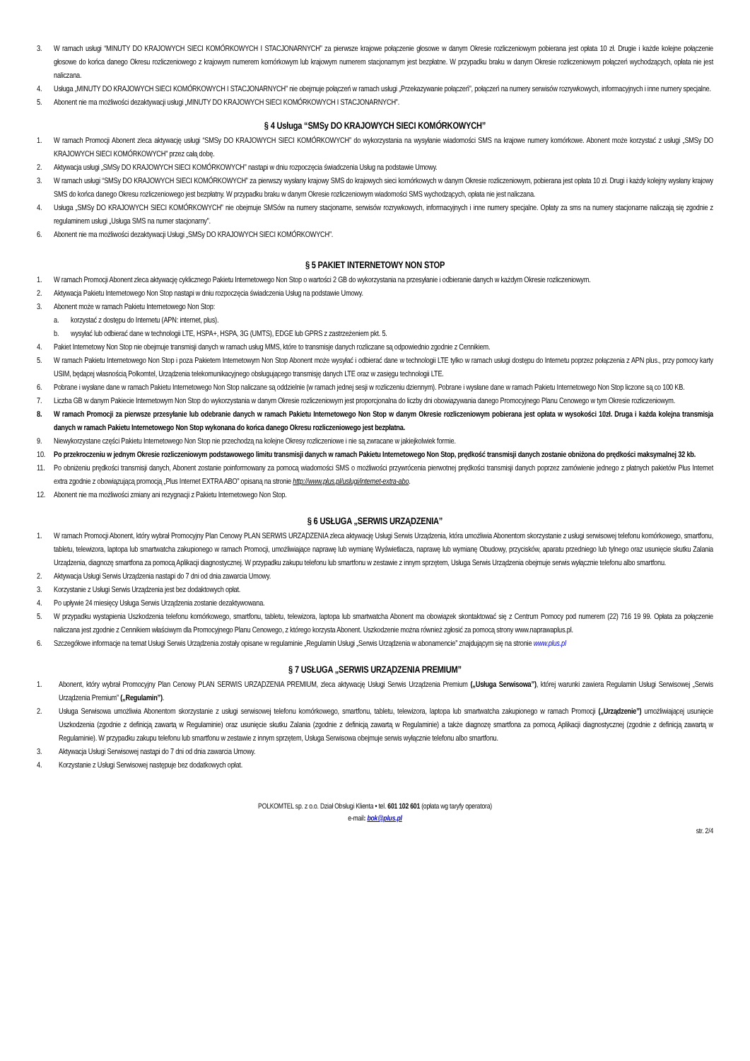3. W ramach usługi “MINUTY DO KRAJOWYCH SIECI KOMÓRKOWYCH I STACJONARNYCH” za pierwsze krajowe połączenie głosowe w danym Okresie rozliczeniowym pobierana jest opłata 10 zł. Drugie i każde kolejne połączenie głosowe do końca danego Okresu rozliczeniowego z krajowym numerem komórkowym lub krajowym numerem stacjonarnym jest bezpłatne. W przypadku braku w danym Okresie rozliczeniowym połączeń wychodzących, opłata nie jest naliczana.
4. Usługa „MINUTY DO KRAJOWYCH SIECI KOMÓRKOWYCH I STACJONARNYCH” nie obejmuje połączeń w ramach usługi „Przekazywanie połączeń”, połączeń na numery serwisów rozrywkowych, informacyjnych i inne numery specjalne.
5. Abonent nie ma możliwości dezaktywacji usługi „MINUTY DO KRAJOWYCH SIECI KOMÓRKOWYCH I STACJONARNYCH”.
§ 4 Usługa “SMSy DO KRAJOWYCH SIECI KOMÓRKOWYCH”
1. W ramach Promocji Abonent zleca aktywację usługi “SMSy DO KRAJOWYCH SIECI KOMÓRKOWYCH” do wykorzystania na wysyłanie wiadomości SMS na krajowe numery komórkowe. Abonent może korzystać z usługi „SMSy DO KRAJOWYCH SIECI KOMÓRKOWYCH” przez całą dobę.
2. Aktywacja usługi „SMSy DO KRAJOWYCH SIECI KOMÓRKOWYCH” nastąpi w dniu rozpoczęcia świadczenia Usług na podstawie Umowy.
3. W ramach usługi “SMSy DO KRAJOWYCH SIECI KOMÓRKOWYCH” za pierwszy wysłany krajowy SMS do krajowych sieci komórkowych w danym Okresie rozliczeniowym, pobierana jest opłata 10 zł. Drugi i każdy kolejny wysłany krajowy SMS do końca danego Okresu rozliczeniowego jest bezpłatny. W przypadku braku w danym Okresie rozliczeniowym wiadomości SMS wychodzących, opłata nie jest naliczana.
4. Usługa „SMSy DO KRAJOWYCH SIECI KOMÓRKOWYCH” nie obejmuje SMSów na numery stacjonarne, serwisów rozrywkowych, informacyjnych i inne numery specjalne. Opłaty za sms na numery stacjonarne naliczają się zgodnie z regulaminem usługi „Usługa SMS na numer stacjonarny”.
6. Abonent nie ma możliwości dezaktywacji Usługi „SMSy DO KRAJOWYCH SIECI KOMÓRKOWYCH”.
§ 5 PAKIET INTERNETOWY NON STOP
1. W ramach Promocji Abonent zleca aktywację cyklicznego Pakietu Internetowego Non Stop o wartości 2 GB do wykorzystania na przesyłanie i odbieranie danych w każdym Okresie rozliczeniowym.
2. Aktywacja Pakietu Internetowego Non Stop nastąpi w dniu rozpoczęcia świadczenia Usług na podstawie Umowy.
3. Abonent może w ramach Pakietu Internetowego Non Stop:
a. korzystać z dostępu do Internetu (APN: internet, plus).
b. wysyłać lub odbierać dane w technologii LTE, HSPA+, HSPA, 3G (UMTS), EDGE lub GPRS z zastrzeżeniem pkt. 5.
4. Pakiet Internetowy Non Stop nie obejmuje transmisji danych w ramach usług MMS, które to transmisje danych rozliczane są odpowiednio zgodnie z Cennikiem.
5. W ramach Pakietu Internetowego Non Stop i poza Pakietem Internetowym Non Stop Abonent może wysyłać i odbierać dane w technologii LTE tylko w ramach usługi dostępu do Internetu poprzez połączenia z APN plus., przy pomocy karty USIM, będącej własnością Polkomtel, Urządzenia telekomunikacyjnego obsługującego transmisję danych LTE oraz w zasięgu technologii LTE.
6. Pobrane i wysłane dane w ramach Pakietu Internetowego Non Stop naliczane są oddzielnie (w ramach jednej sesji w rozliczeniu dziennym). Pobrane i wysłane dane w ramach Pakietu Internetowego Non Stop liczone są co 100 KB.
7. Liczba GB w danym Pakiecie Internetowym Non Stop do wykorzystania w danym Okresie rozliczeniowym jest proporcjonalna do liczby dni obowiązywania danego Promocyjnego Planu Cenowego w tym Okresie rozliczeniowym.
8. W ramach Promocji za pierwsze przesyłanie lub odebranie danych w ramach Pakietu Internetowego Non Stop w danym Okresie rozliczeniowym pobierana jest opłata w wysokości 10zł. Druga i każda kolejna transmisja danych w ramach Pakietu Internetowego Non Stop wykonana do końca danego Okresu rozliczeniowego jest bezpłatna.
9. Niewykorzystane części Pakietu Internetowego Non Stop nie przechodzą na kolejne Okresy rozliczeniowe i nie są zwracane w jakiejkolwiek formie.
10. Po przekroczeniu w jednym Okresie rozliczeniowym podstawowego limitu transmisji danych w ramach Pakietu Internetowego Non Stop, prędkość transmisji danych zostanie obniżona do prędkości maksymalnej 32 kb.
11. Po obniżeniu prędkości transmisji danych, Abonent zostanie poinformowany za pomocą wiadomości SMS o możliwości przywrócenia pierwotnej prędkości transmisji danych poprzez zamówienie jednego z płatnych pakietów Plus Internet extra zgodnie z obowiązującą promocją „Plus Internet EXTRA ABO” opisaną na stronie http://www.plus.pl/uslugi/internet-extra-abo.
12. Abonent nie ma możliwości zmiany ani rezygnacji z Pakietu Internetowego Non Stop.
§ 6 USŁUGA „SERWIS URZĄDZENIA”
1. W ramach Promocji Abonent, który wybrał Promocyjny Plan Cenowy PLAN SERWIS URZĄDZENIA zleca aktywację Usługi Serwis Urządzenia, która umożliwia Abonentom skorzystanie z usługi serwisowej telefonu komórkowego, smartfonu, tabletu, telewizora, laptopa lub smartwatcha zakupionego w ramach Promocji, umożliwiające naprawę lub wymianę Wyświetlacza, naprawę lub wymianę Obudowy, przycisków, aparatu przedniego lub tylnego oraz usunięcie skutku Zalania Urządzenia, diagnozę smartfona za pomocą Aplikacji diagnostycznej. W przypadku zakupu telefonu lub smartfonu w zestawie z innym sprzętem, Usługa Serwis Urządzenia obejmuje serwis wyłącznie telefonu albo smartfonu.
2. Aktywacja Usługi Serwis Urządzenia nastąpi do 7 dni od dnia zawarcia Umowy.
3. Korzystanie z Usługi Serwis Urządzenia jest bez dodaktowych opłat.
4. Po upływie 24 miesięcy Usługa Serwis Urządzenia zostanie dezaktywowana.
5. W przypadku wystąpienia Uszkodzenia telefonu komórkowego, smartfonu, tabletu, telewizora, laptopa lub smartwatcha Abonent ma obowiązek skontaktować się z Centrum Pomocy pod numerem (22) 716 19 99. Opłata za połączenie naliczana jest zgodnie z Cennikiem właściwym dla Promocyjnego Planu Cenowego, z którego korzysta Abonent. Uszkodzenie można również zgłosić za pomocą strony www.naprawaplus.pl.
6. Szczegółowe informacje na temat Usługi Serwis Urządzenia zostały opisane w regulaminie „Regulamin Usługi „Serwis Urządzenia w abonamencie” znajdującym się na stronie www.plus.pl
§ 7 USŁUGA „SERWIS URZĄDZENIA PREMIUM”
1. Abonent, który wybrał Promocyjny Plan Cenowy PLAN SERWIS URZĄDZENIA PREMIUM, zleca aktywację Usługi Serwis Urządzenia Premium („Usługa Serwisowa”), której warunki zawiera Regulamin Usługi Serwisowej „Serwis Urządzenia Premium” („Regulamin”).
2. Usługa Serwisowa umożliwia Abonentom skorzystanie z usługi serwisowej telefonu komórkowego, smartfonu, tabletu, telewizora, laptopa lub smartwatcha zakupionego w ramach Promocji („Urządzenie”) umożliwiającej usunięcie Uszkodzenia (zgodnie z definicją zawartą w Regulaminie) oraz usunięcie skutku Zalania (zgodnie z definicją zawartą w Regulaminie) a także diagnozę smartfona za pomocą Aplikacji diagnostycznej (zgodnie z definicją zawartą w Regulaminie). W przypadku zakupu telefonu lub smartfonu w zestawie z innym sprzętem, Usługa Serwisowa obejmuje serwis wyłącznie telefonu albo smartfonu.
3. Aktywacja Usługi Serwisowej nastąpi do 7 dni od dnia zawarcia Umowy.
4. Korzystanie z Usługi Serwisowej następuje bez dodatkowych opłat.
POLKOMTEL sp. z o.o. Dział Obsługi Klienta • tel. 601 102 601 (opłata wg taryfy operatora)
e-mail: bok@plus.pl
str. 2/4